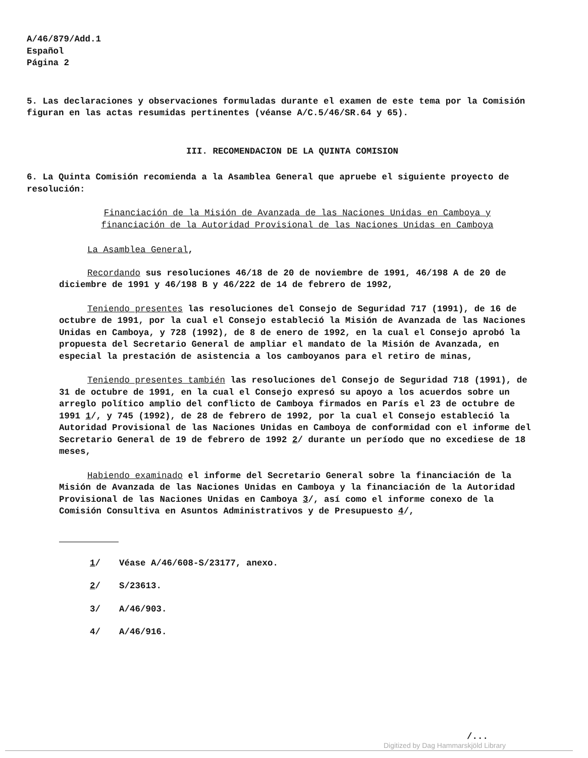A/46/879/Add.1
Español
Página 2
5. Las declaraciones y observaciones formuladas durante el examen de este tema por la Comisión figuran en las actas resumidas pertinentes (véanse A/C.5/46/SR.64 y 65).
III. RECOMENDACION DE LA QUINTA COMISION
6. La Quinta Comisión recomienda a la Asamblea General que apruebe el siguiente proyecto de resolución:
Financiación de la Misión de Avanzada de las Naciones Unidas en Camboya y financiación de la Autoridad Provisional de las Naciones Unidas en Camboya
La Asamblea General,
Recordando sus resoluciones 46/18 de 20 de noviembre de 1991, 46/198 A de 20 de diciembre de 1991 y 46/198 B y 46/222 de 14 de febrero de 1992,
Teniendo presentes las resoluciones del Consejo de Seguridad 717 (1991), de 16 de octubre de 1991, por la cual el Consejo estableció la Misión de Avanzada de las Naciones Unidas en Camboya, y 728 (1992), de 8 de enero de 1992, en la cual el Consejo aprobó la propuesta del Secretario General de ampliar el mandato de la Misión de Avanzada, en especial la prestación de asistencia a los camboyanos para el retiro de minas,
Teniendo presentes también las resoluciones del Consejo de Seguridad 718 (1991), de 31 de octubre de 1991, en la cual el Consejo expresó su apoyo a los acuerdos sobre un arreglo político amplio del conflicto de Camboya firmados en París el 23 de octubre de 1991 1/, y 745 (1992), de 28 de febrero de 1992, por la cual el Consejo estableció la Autoridad Provisional de las Naciones Unidas en Camboya de conformidad con el informe del Secretario General de 19 de febrero de 1992 2/ durante un período que no excediese de 18 meses,
Habiendo examinado el informe del Secretario General sobre la financiación de la Misión de Avanzada de las Naciones Unidas en Camboya y la financiación de la Autoridad Provisional de las Naciones Unidas en Camboya 3/, así como el informe conexo de la Comisión Consultiva en Asuntos Administrativos y de Presupuesto 4/,
1/ Véase A/46/608-S/23177, anexo.
2/ S/23613.
3/ A/46/903.
4/ A/46/916.
/...
Digitized by Dag Hammarskjöld Library